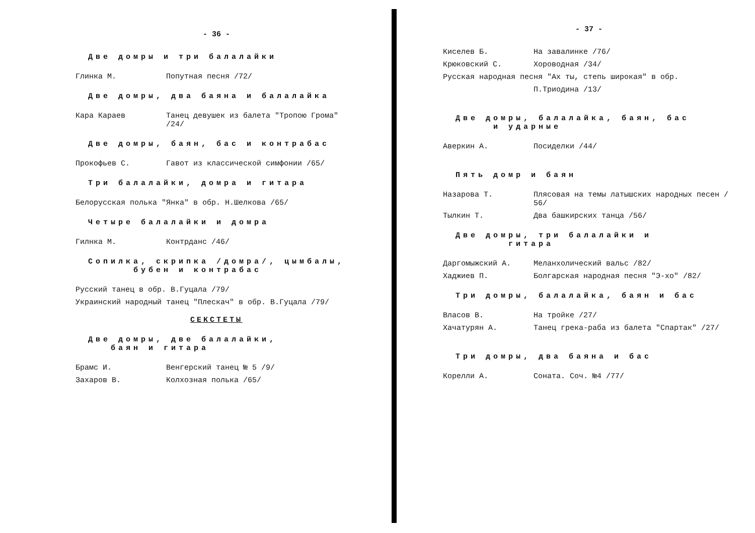- 36 -
Две домры и три балалайки
Глинка М. Попутная песня /72/
Две домры, два баяна и балалайка
Кара Караев Танец девушек из балета "Тропою Грома" /24/
Две домры, баян, бас и контрабас
Прокофьев С. Гавот из классической симфонии /65/
Три балалайки, домра и гитара
Белорусская полька "Янка" в обр. Н.Шелкова /65/
Четыре балалайки и домра
Гилнка М. Контрданс /46/
Сопилка, скрипка /домра/, цымбалы,
бубен и контрабас
Русский танец в обр. В.Гуцала /79/
Украинский народный танец "Плескач" в обр. В.Гуцала /79/
СЕКСТЕТЫ
Две домры, две балалайки,
баян и гитара
Брамс И. Венгерский танец № 5 /9/
Захаров В. Колхозная полька /65/
- 37 -
Киселев Б. На завалинке /76/
Крюковский С. Хороводная /34/
Русская народная песня "Ах ты, степь широкая" в обр.
П.Триодина /13/
Две домры, балалайка, баян, бас
и ударные
Аверкин А. Посиделки /44/
Пять домр и баян
Назарова Т. Плясовая на темы латышских народных песен / 56/
Тылкин Т. Два башкирских танца /56/
Две домры, три балалайки и
гитара
Даргомыжский А. Меланхолический вальс /82/
Хаджиев П. Болгарская народная песня "Э-хо" /82/
Три домры, балалайка, баян и бас
Власов В. На тройке /27/
Хачатурян А. Танец грека-раба из балета "Спартак" /27/
Три домры, два баяна и бас
Корелли А. Соната. Соч. №4 /77/